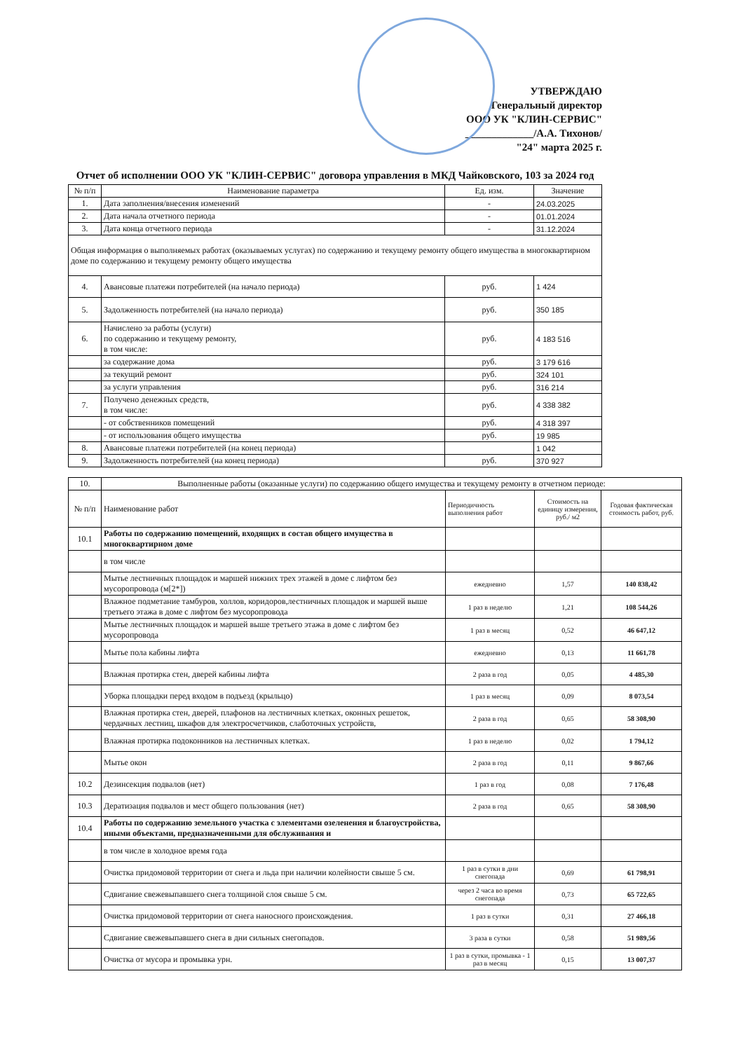УТВЕРЖДАЮ
Генеральный директор
ООО УК "КЛИН-СЕРВИС"
_____________/А.А. Тихонов/
"24" марта 2025 г.
Отчет об исполнении ООО УК "КЛИН-СЕРВИС" договора управления в МКД Чайковского, 103 за 2024 год
| № п/п | Наименование параметра | Ед. изм. | Значение |
| --- | --- | --- | --- |
| 1. | Дата заполнения/внесения изменений | - | 24.03.2025 |
| 2. | Дата начала отчетного периода | - | 01.01.2024 |
| 3. | Дата конца отчетного периода | - | 31.12.2024 |
| Общая информация о выполняемых работах (оказываемых услугах) по содержанию и текущему ремонту общего имущества в многоквартирном доме по содержанию и текущему ремонту общего имущества | | | |
| 4. | Авансовые платежи потребителей (на начало периода) | руб. | 1 424 |
| 5. | Задолженность потребителей (на начало периода) | руб. | 350 185 |
| 6. | Начислено за работы (услуги) по содержанию и текущему ремонту, в том числе: | руб. | 4 183 516 |
| | за содержание дома | руб. | 3 179 616 |
| | за текущий ремонт | руб. | 324 101 |
| | за услуги управления | руб. | 316 214 |
| 7. | Получено денежных средств, в том числе: | руб. | 4 338 382 |
| | - от собственников помещений | руб. | 4 318 397 |
| | - от использования общего имущества | руб. | 19 985 |
| 8. | Авансовые платежи потребителей (на конец периода) | | 1 042 |
| 9. | Задолженность потребителей (на конец периода) | руб. | 370 927 |
| 10. | Выполненные работы (оказанные услуги) по содержанию общего имущества и текущему ремонту в отчетном периоде: | | | |
| № п/п | Наименование работ | Периодичность выполнения работ | Стоимость на единицу измерения, руб./ м2 | Годовая фактическая стоимость работ, руб. |
| 10.1 | Работы по содержанию помещений, входящих в состав общего имущества в многоквартирном доме | | | |
| | в том числе | | | |
| | Мытье лестничных площадок и маршей нижних трех этажей в доме с лифтом без мусоропровода (м[2*]) | ежедневно | 1,57 | 140 838,42 |
| | Влажное подметание тамбуров, холлов, коридоров,лестничных площадок и маршей выше третьего этажа в доме с лифтом без мусоропровода | 1 раз в неделю | 1,21 | 108 544,26 |
| | Мытье лестничных площадок и маршей выше третьего этажа в доме с лифтом без мусоропровода | 1 раз в месяц | 0,52 | 46 647,12 |
| | Мытье пола кабины лифта | ежедневно | 0,13 | 11 661,78 |
| | Влажная протирка стен, дверей кабины лифта | 2 раза в год | 0,05 | 4 485,30 |
| | Уборка площадки перед входом в подъезд (крыльцо) | 1 раз в месяц | 0,09 | 8 073,54 |
| | Влажная протирка стен, дверей, плафонов на лестничных клетках, оконных решеток, чердачных лестниц, шкафов для электросчетчиков, слаботочных устройств, | 2 раза в год | 0,65 | 58 308,90 |
| | Влажная протирка подоконников на лестничных клетках. | 1 раз в неделю | 0,02 | 1 794,12 |
| | Мытье окон | 2 раза в год | 0,11 | 9 867,66 |
| 10.2 | Дезинсекция подвалов (нет) | 1 раз в год | 0,08 | 7 176,48 |
| 10.3 | Дератизация подвалов и мест общего пользования (нет) | 2 раза в год | 0,65 | 58 308,90 |
| 10.4 | Работы по содержанию земельного участка с элементами озеленения и благоустройства, иными объектами, предназначенными для обслуживания и | | | |
| | в том числе в холодное время года | | | |
| | Очистка придомовой территории от снега и льда при наличии колейности свыше 5 см. | 1 раз в сутки в дни снегопада | 0,69 | 61 798,91 |
| | Сдвигание свежевыпавшего снега толщиной слоя свыше 5 см. | через 2 часа во время снегопада | 0,73 | 65 722,65 |
| | Очистка придомовой территории от снега наносного происхождения. | 1 раз в сутки | 0,31 | 27 466,18 |
| | Сдвигание свежевыпавшего снега в дни сильных снегопадов. | 3 раза в сутки | 0,58 | 51 989,56 |
| | Очистка от мусора и промывка урн. | 1 раз в сутки, промывка - 1 раз в месяц | 0,15 | 13 007,37 |